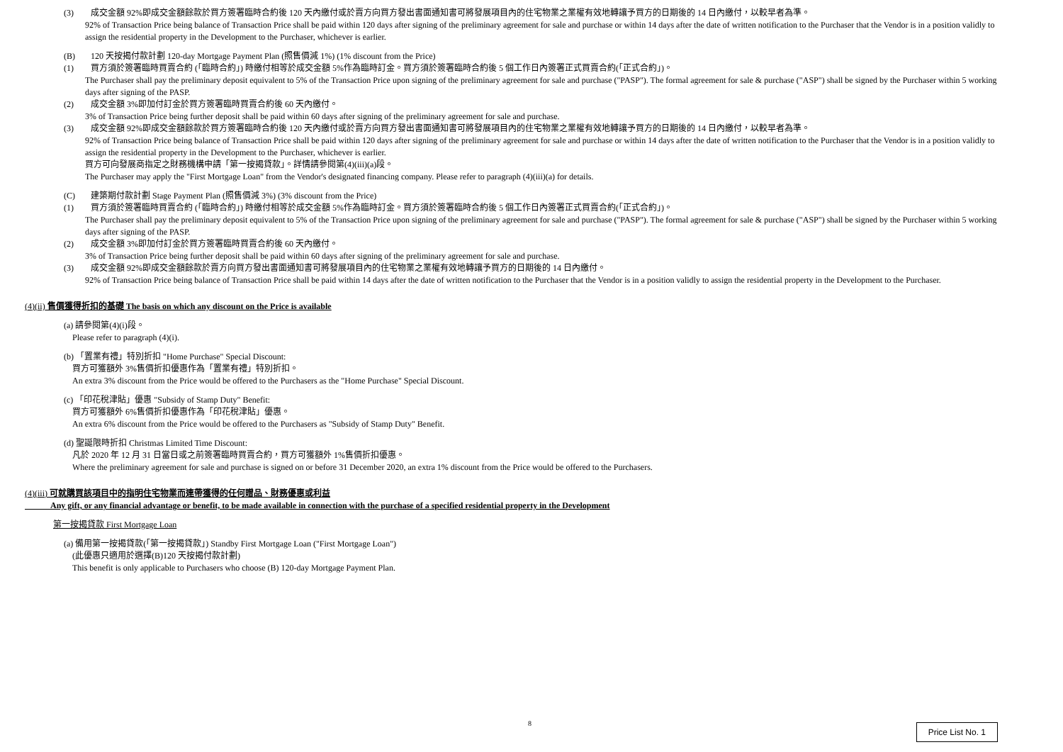(3) 成交金額 92%即成交金額餘款於買方簽署臨時合約後 120 天內繳付或於賣方向買方發出書面通知書可將發展項目內的住宅物業之業權有效地轉讓予買方的日期後的 14 日內繳付，以較早者為準。
92% of Transaction Price being balance of Transaction Price shall be paid within 120 days after signing of the preliminary agreement for sale and purchase or within 14 days after the date of written notification to the Purchaser that the Vendor is in a position validly to assign the residential property in the Development to the Purchaser, whichever is earlier.
(B) 120 天按揭付款計劃 120-day Mortgage Payment Plan (照售價減 1%) (1% discount from the Price)
(1) 買方須於簽署臨時買賣合約 (「臨時合約」) 時繳付相等於成交金額 5%作為臨時訂金。買方須於簽署臨時合約後 5 個工作日內簽署正式買賣合約(「正式合約」)。
The Purchaser shall pay the preliminary deposit equivalent to 5% of the Transaction Price upon signing of the preliminary agreement for sale and purchase ("PASP"). The formal agreement for sale & purchase ("ASP") shall be signed by the Purchaser within 5 working days after signing of the PASP.
(2) 成交金額 3%即加付訂金於買方簽署臨時買賣合約後 60 天內繳付。
3% of Transaction Price being further deposit shall be paid within 60 days after signing of the preliminary agreement for sale and purchase.
(3) 成交金額 92%即成交金額餘款於買方簽署臨時合約後 120 天內繳付或於賣方向買方發出書面通知書可將發展項目內的住宅物業之業權有效地轉讓予買方的日期後的 14 日內繳付，以較早者為準。
92% of Transaction Price being balance of Transaction Price shall be paid within 120 days after signing of the preliminary agreement for sale and purchase or within 14 days after the date of written notification to the Purchaser that the Vendor is in a position validly to assign the residential property in the Development to the Purchaser, whichever is earlier.
買方可向發展商指定之財務機構申請「第一按揭貸款」。詳情請參閱第(4)(iii)(a)段。
The Purchaser may apply the "First Mortgage Loan" from the Vendor's designated financing company. Please refer to paragraph (4)(iii)(a) for details.
(C) 建築期付款計劃 Stage Payment Plan (照售價減 3%) (3% discount from the Price)
(1) 買方須於簽署臨時買賣合約 (「臨時合約」) 時繳付相等於成交金額 5%作為臨時訂金。買方須於簽署臨時合約後 5 個工作日內簽署正式買賣合約(「正式合約」)。
The Purchaser shall pay the preliminary deposit equivalent to 5% of the Transaction Price upon signing of the preliminary agreement for sale and purchase ("PASP"). The formal agreement for sale & purchase ("ASP") shall be signed by the Purchaser within 5 working days after signing of the PASP.
(2) 成交金額 3%即加付訂金於買方簽署臨時買賣合約後 60 天內繳付。
3% of Transaction Price being further deposit shall be paid within 60 days after signing of the preliminary agreement for sale and purchase.
(3) 成交金額 92%即成交金額餘款於賣方向買方發出書面通知書可將發展項目內的住宅物業之業權有效地轉讓予買方的日期後的 14 日內繳付。
92% of Transaction Price being balance of Transaction Price shall be paid within 14 days after the date of written notification to the Purchaser that the Vendor is in a position validly to assign the residential property in the Development to the Purchaser.
(4)(ii) 售價獲得折扣的基礎 The basis on which any discount on the Price is available
(a) 請參閱第(4)(i)段。
Please refer to paragraph (4)(i).
(b) 「置業有禮」特別折扣 "Home Purchase" Special Discount:
買方可獲額外 3%售價折扣優惠作為「置業有禮」特別折扣。
An extra 3% discount from the Price would be offered to the Purchasers as the "Home Purchase" Special Discount.
(c) 「印花稅津貼」優惠 "Subsidy of Stamp Duty" Benefit:
買方可獲額外 6%售價折扣優惠作為「印花稅津貼」優惠。
An extra 6% discount from the Price would be offered to the Purchasers as "Subsidy of Stamp Duty" Benefit.
(d) 聖誕限時折扣 Christmas Limited Time Discount:
凡於 2020 年 12 月 31 日當日或之前簽署臨時買賣合約，買方可獲額外 1%售價折扣優惠。
Where the preliminary agreement for sale and purchase is signed on or before 31 December 2020, an extra 1% discount from the Price would be offered to the Purchasers.
(4)(iii) 可就購買該項目中的指明住宅物業而連帶獲得的任何贈品、財務優惠或利益
Any gift, or any financial advantage or benefit, to be made available in connection with the purchase of a specified residential property in the Development
第一按揭貸款 First Mortgage Loan
(a) 備用第一按揭貸款(「第一按揭貸款」) Standby First Mortgage Loan ("First Mortgage Loan")
(此優惠只適用於選擇(B)120 天按揭付款計劃)
This benefit is only applicable to Purchasers who choose (B) 120-day Mortgage Payment Plan.
8 Price List No. 1